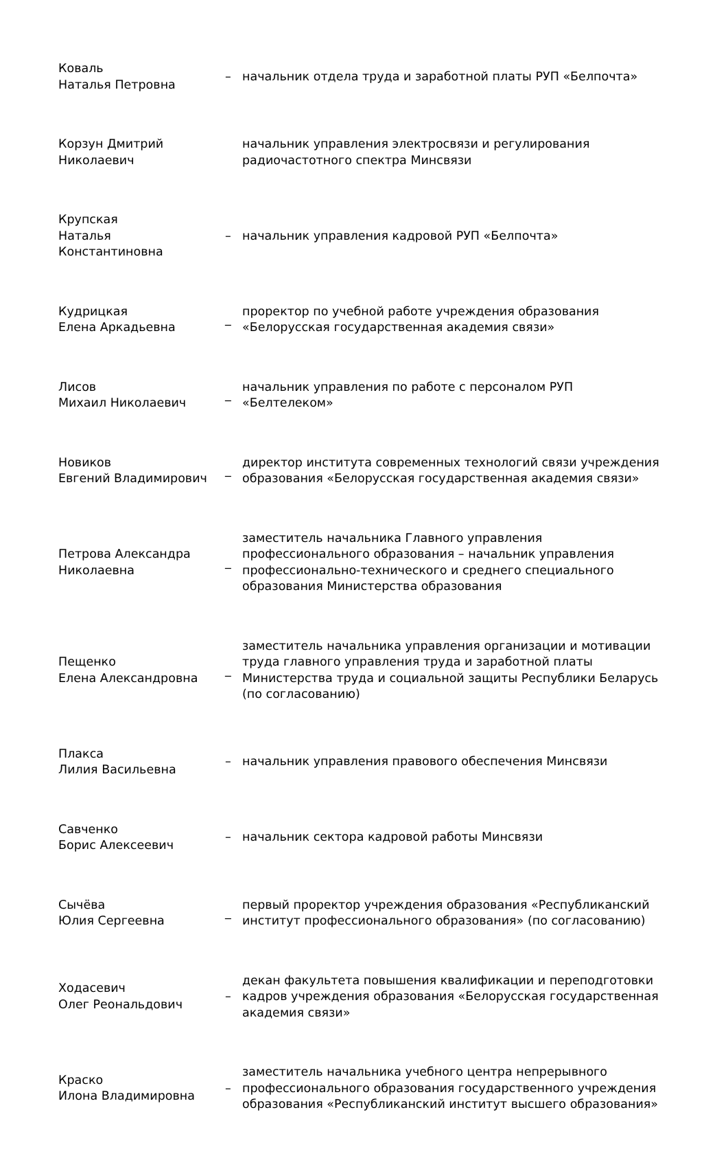| Коваль Наталья Петровна | – | начальник отдела труда и заработной платы РУП «Белпочта» |
| Корзун Дмитрий Николаевич | | начальник управления электросвязи и регулирования радиочастотного спектра Минсвязи |
| Крупская Наталья Константиновна | – | начальник управления кадровой РУП «Белпочта» |
| Кудрицкая Елена Аркадьевна | _ | проректор по учебной работе учреждения образования «Белорусская государственная академия связи» |
| Лисов Михаил Николаевич | _ | начальник управления по работе с персоналом РУП «Белтелеком» |
| Новиков Евгений Владимирович | _ | директор института современных технологий связи учреждения образования «Белорусская государственная академия связи» |
| Петрова Александра Николаевна | _ | заместитель начальника Главного управления профессионального образования – начальник управления профессионально-технического и среднего специального образования Министерства образования |
| Пещенко Елена Александровна | _ | заместитель начальника управления организации и мотивации труда главного управления труда и заработной платы Министерства труда и социальной защиты Республики Беларусь (по согласованию) |
| Плакса Лилия Васильевна | – | начальник управления правового обеспечения Минсвязи |
| Савченко Борис Алексеевич | – | начальник сектора кадровой работы Минсвязи |
| Сычёва Юлия Сергеевна | _ | первый проректор учреждения образования «Республиканский институт профессионального образования» (по согласованию) |
| Ходасевич Олег Реональдович | – | декан факультета повышения квалификации и переподготовки кадров учреждения образования «Белорусская государственная академия связи» |
| Краско Илона Владимировна | – | заместитель начальника учебного центра непрерывного профессионального образования государственного учреждения образования «Республиканский институт высшего образования» |